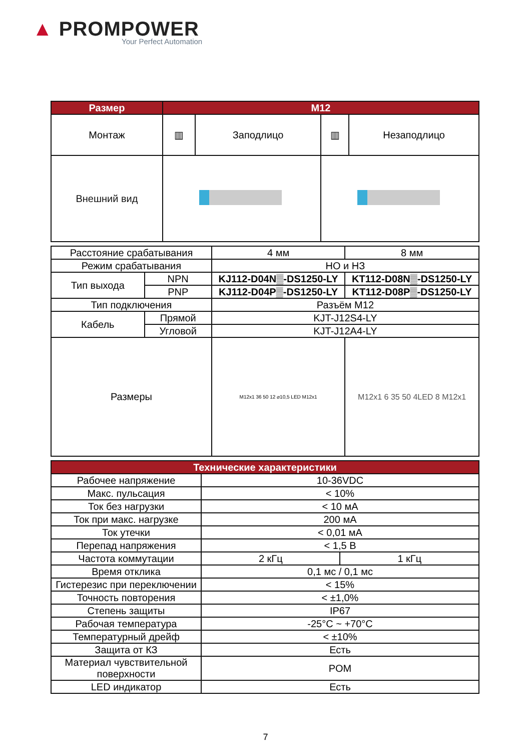▲ PROMPOWER
Your Perfect Automation
| Размер | M12 | | | |
| --- | --- | --- | --- | --- |
| Монтаж | ▥ | Заподлицо | ▥ | Незаподлицо |
| Внешний вид | | | | |
| Расстояние срабатывания | | 4 мм | 8 мм |
| Режим срабатывания | | НО и НЗ | |
| Тип выхода | NPN | KJ112-D04N▒-DS1250-LY | KT112-D08N▒-DS1250-LY |
| | PNP | KJ112-D04P▒-DS1250-LY | KT112-D08P▒-DS1250-LY |
| Тип подключения | | Разъём M12 | |
| Кабель | Прямой | KJT-J12S4-LY | |
| | Угловой | KJT-J12A4-LY | |
| Размеры | | M12x1 36 50 12 ⌀10,5 LED M12x1 | M12x1 6 35 50 4LED 8 M12x1 |
| Технические характеристики | | |
| --- | --- | --- |
| Рабочее напряжение | 10-36VDC | |
| Макс. пульсация | < 10% | |
| Ток без нагрузки | < 10 мА | |
| Ток при макс. нагрузке | 200 мА | |
| Ток утечки | < 0,01 мА | |
| Перепад напряжения | < 1,5 В | |
| Частота коммутации | 2 кГц | 1 кГц |
| Время отклика | 0,1 мс / 0,1 мс | |
| Гистерезис при переключении | < 15% | |
| Точность повторения | < ±1,0% | |
| Степень защиты | IP67 | |
| Рабочая температура | -25°C ~ +70°C | |
| Температурный дрейф | < ±10% | |
| Защита от КЗ | Есть | |
| Материал чувствительной поверхности | POM | |
| LED индикатор | Есть | |
7